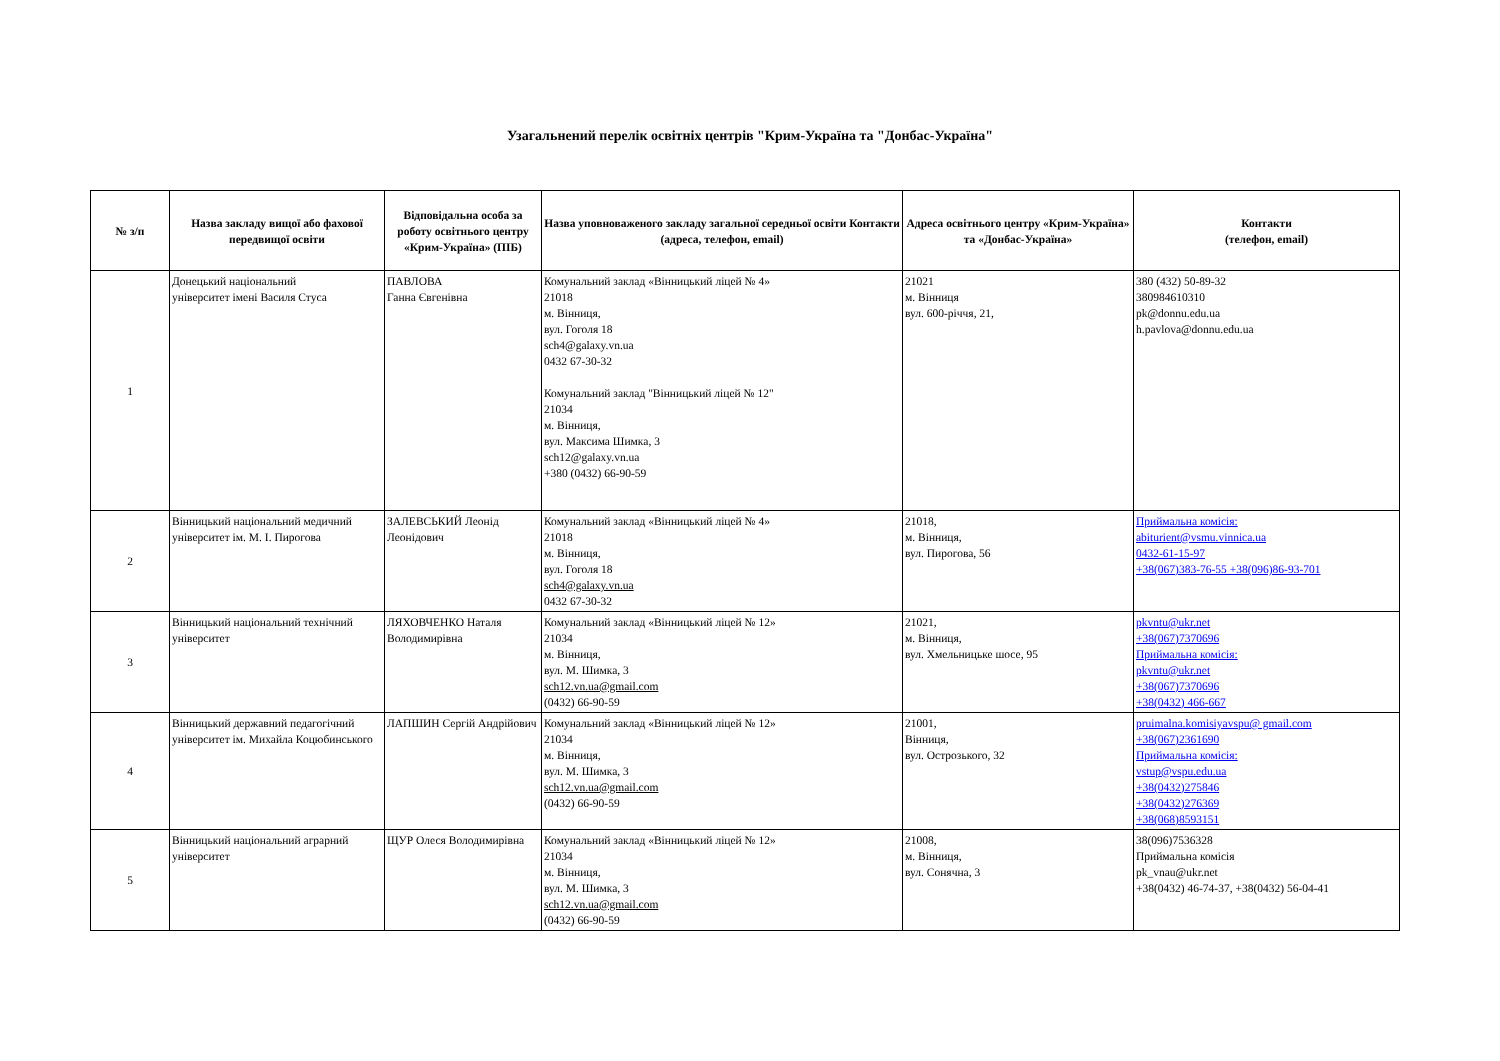Узагальнений перелік освітніх центрів "Крим-Україна та "Донбас-Україна"
| № з/п | Назва закладу вищої або фахової передвищої освіти | Відповідальна особа за роботу освітнього центру «Крим-Україна» (ПІБ) | Назва уповноваженого закладу загальної середньої освіти Контакти (адреса, телефон, email) | Адреса освітнього центру «Крим-Україна» та «Донбас-Україна» | Контакти (телефон, email) |
| --- | --- | --- | --- | --- | --- |
| 1 | Донецький національний університет імені Василя Стуса | ПАВЛОВА Ганна Євгенівна | Комунальний заклад «Вінницький ліцей № 4» 21018 м. Вінниця, вул. Гоголя 18 sch4@galaxy.vn.ua 0432 67-30-32 Комунальний заклад "Вінницький ліцей № 12" 21034 м. Вінниця, вул. Максима Шимка, 3 sch12@galaxy.vn.ua +380 (0432) 66-90-59 | 21021 м. Вінниця вул. 600-річчя, 21, | 380 (432) 50-89-32 380984610310 pk@donnu.edu.ua h.pavlova@donnu.edu.ua |
| 2 | Вінницький національний медичний університет ім. М. І. Пирогова | ЗАЛЕВСЬКИЙ Леонід Леонідович | Комунальний заклад «Вінницький ліцей № 4» 21018 м. Вінниця, вул. Гоголя 18 sch4@galaxy.vn.ua 0432 67-30-32 | 21018, м. Вінниця, вул. Пирогова, 56 | Приймальна комісія: abiturient@vsmu.vinnica.ua 0432-61-15-97 +38(067)383-76-55 +38(096)86-93-701 |
| 3 | Вінницький національний технічний університет | ЛЯХОВЧЕНКО Наталя Володимирівна | Комунальний заклад «Вінницький ліцей № 12» 21034 м. Вінниця, вул. М. Шимка, 3 sch12.vn.ua@gmail.com (0432) 66-90-59 | 21021, м. Вінниця, вул. Хмельницьке шосе, 95 | pkvntu@ukr.net +38(067)7370696 Приймальна комісія: pkvntu@ukr.net +38(067)7370696 +38(0432) 466-667 |
| 4 | Вінницький державний педагогічний університет ім. Михайла Коцюбинського | ЛАПШИН Сергій Андрійович | Комунальний заклад «Вінницький ліцей № 12» 21034 м. Вінниця, вул. М. Шимка, 3 sch12.vn.ua@gmail.com (0432) 66-90-59 | 21001, Вінниця, вул. Острозького, 32 | pruimalna.komisiyavspu@ gmail.com +38(067)2361690 Приймальна комісія: vstup@vspu.edu.ua +38(0432)275846 +38(0432)276369 +38(068)8593151 |
| 5 | Вінницький національний аграрний університет | ЩУР Олеся Володимирівна | Комунальний заклад «Вінницький ліцей № 12» 21034 м. Вінниця, вул. М. Шимка, 3 sch12.vn.ua@gmail.com (0432) 66-90-59 | 21008, м. Вінниця, вул. Сонячна, 3 | 38(096)7536328 Приймальна комісія pk_vnau@ukr.net +38(0432) 46-74-37, +38(0432) 56-04-41 |